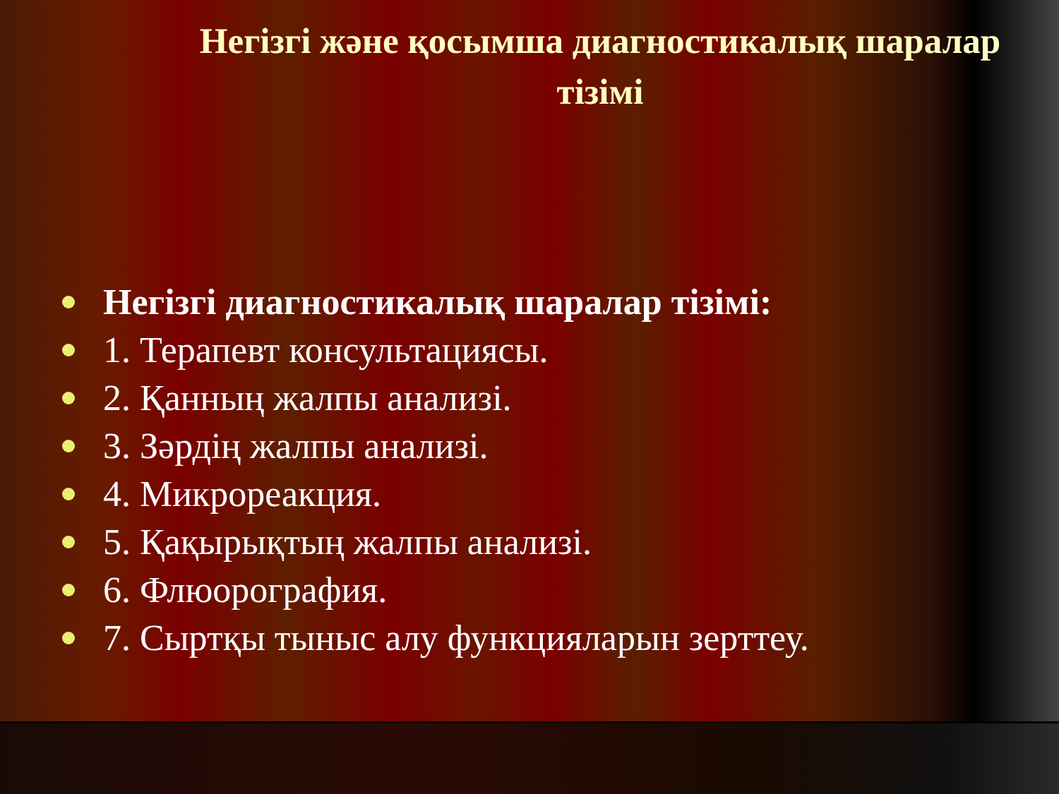Негізгі және қосымша диагностикалық шаралар тізімі
Негізгі диагностикалық шаралар тізімі:
1. Терапевт консультациясы.
2. Қанның жалпы анализі.
3. Зәрдің жалпы анализі.
4. Микрореакция.
5. Қақырықтың жалпы анализі.
6. Флюорография.
7. Сыртқы тыныс алу функцияларын зерттеу.